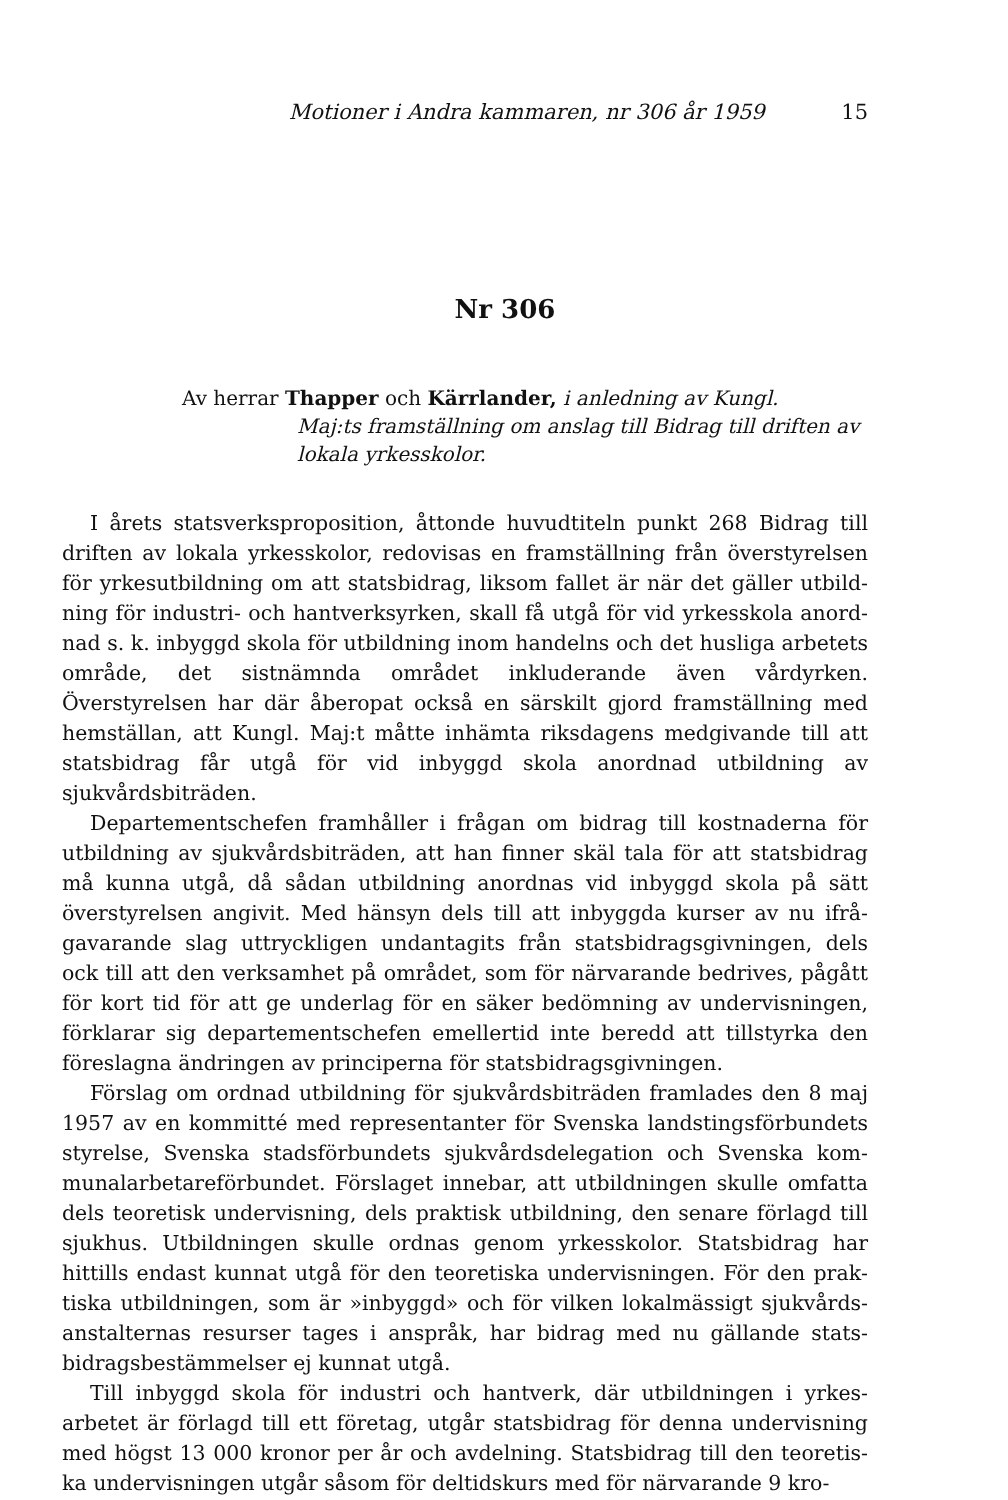Motioner i Andra kammaren, nr 306 år 1959 15
Nr 306
Av herrar Thapper och Kärrlander, i anledning av Kungl.
Maj:ts framställning om anslag till Bidrag till drif­ten av lokala yrkesskolor.
I årets statsverksproposition, åttonde huvudtiteln punkt 268 Bidrag till driften av lokala yrkesskolor, redovisas en framställning från överstyrelsen för yrkesutbildning om att statsbidrag, liksom fallet är när det gäller utbild­ning för industri- och hantverksyrken, skall få utgå för vid yrkesskola anord­nad s. k. inbyggd skola för utbildning inom handelns och det husliga arbetets område, det sistnämnda området inkluderande även vårdyrken. Överstyrelsen har där åberopat också en särskilt gjord framställning med hemställan, att Kungl. Maj:t måtte inhämta riksdagens medgivande till att statsbidrag får utgå för vid inbyggd skola anordnad utbildning av sjukvårdsbiträden.
Departementschefen framhåller i frågan om bidrag till kostnaderna för utbildning av sjukvårdsbiträden, att han finner skäl tala för att statsbidrag må kunna utgå, då sådan utbildning anordnas vid inbyggd skola på sätt överstyrelsen angivit. Med hänsyn dels till att inbyggda kurser av nu ifrå­gavarande slag uttryckligen undantagits från statsbidragsgivningen, dels ock till att den verksamhet på området, som för närvarande bedrives, på­gått för kort tid för att ge underlag för en säker bedömning av undervis­ningen, förklarar sig departementschefen emellertid inte beredd att till­styrka den föreslagna ändringen av principerna för statsbidragsgivningen.
Förslag om ordnad utbildning för sjukvårdsbiträden framlades den 8 maj 1957 av en kommitté med representanter för Svenska landstingsförbundets styrelse, Svenska stadsförbundets sjukvårdsdelegation och Svenska kom­munalarbetareförbundet. Förslaget innebar, att utbildningen skulle omfatta dels teoretisk undervisning, dels praktisk utbildning, den senare förlagd till sjukhus. Utbildningen skulle ordnas genom yrkesskolor. Statsbidrag har hittills endast kunnat utgå för den teoretiska undervisningen. För den prak­tiska utbildningen, som är »inbyggd» och för vilken lokalmässigt sjukvårds­anstalternas resurser tages i anspråk, har bidrag med nu gällande stats­bidragsbestämmelser ej kunnat utgå.
Till inbyggd skola för industri och hantverk, där utbildningen i yrkes­arbetet är förlagd till ett företag, utgår statsbidrag för denna undervisning med högst 13 000 kronor per år och avdelning. Statsbidrag till den teoretis­ka undervisningen utgår såsom för deltidskurs med för närvarande 9 kro-